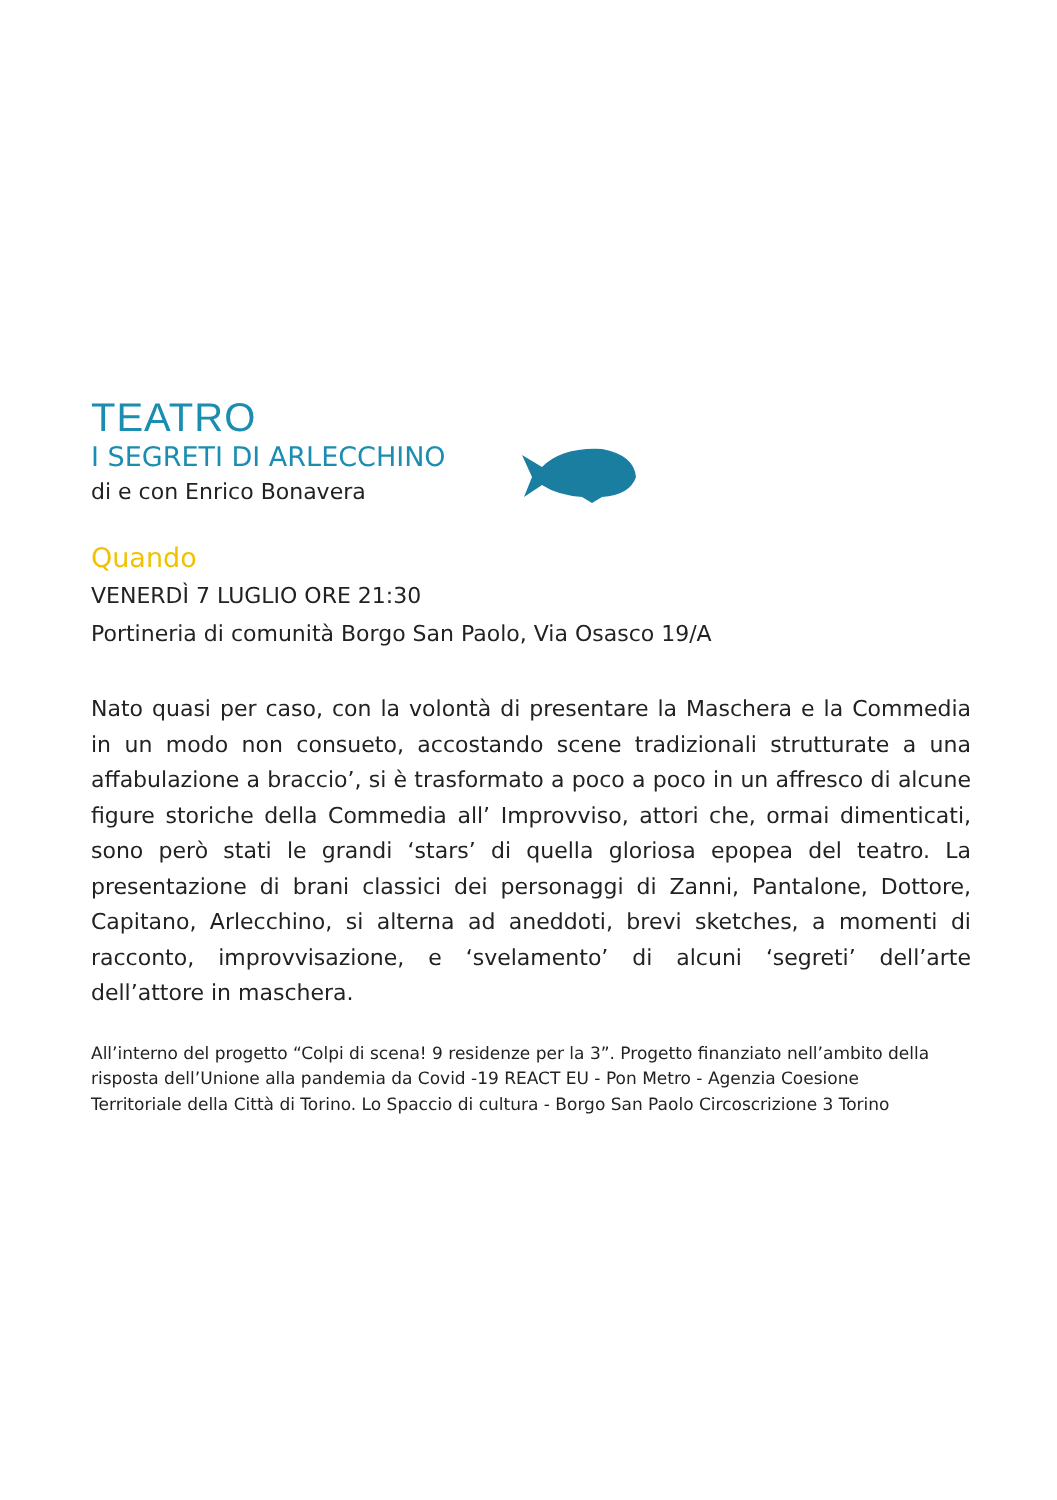TEATRO
I SEGRETI DI ARLECCHINO
di e con Enrico Bonavera
Quando
VENERDÌ 7 LUGLIO ORE 21:30
Portineria di comunità Borgo San Paolo, Via Osasco 19/A
Nato quasi per caso, con la volontà di presentare la Maschera e la Commedia in un modo non consueto, accostando scene tradizionali strutturate a una affabulazione a braccio’, si è trasformato a poco a poco in un affresco di alcune figure storiche della Commedia all’ Improvviso, attori che, ormai dimenticati, sono però stati le grandi ‘stars’ di quella gloriosa epopea del teatro. La presentazione di brani classici dei personaggi di Zanni, Pantalone, Dottore, Capitano, Arlecchino, si alterna ad aneddoti, brevi sketches, a momenti di racconto, improvvisazione, e ‘svelamento’ di alcuni ‘segreti’ dell’arte dell’attore in maschera.
All’interno del progetto “Colpi di scena! 9 residenze per la 3”. Progetto finanziato nell’ambito della risposta dell’Unione alla pandemia da Covid -19 REACT EU - Pon Metro - Agenzia Coesione
Territoriale della Città di Torino. Lo Spaccio di cultura - Borgo San Paolo Circoscrizione 3 Torino